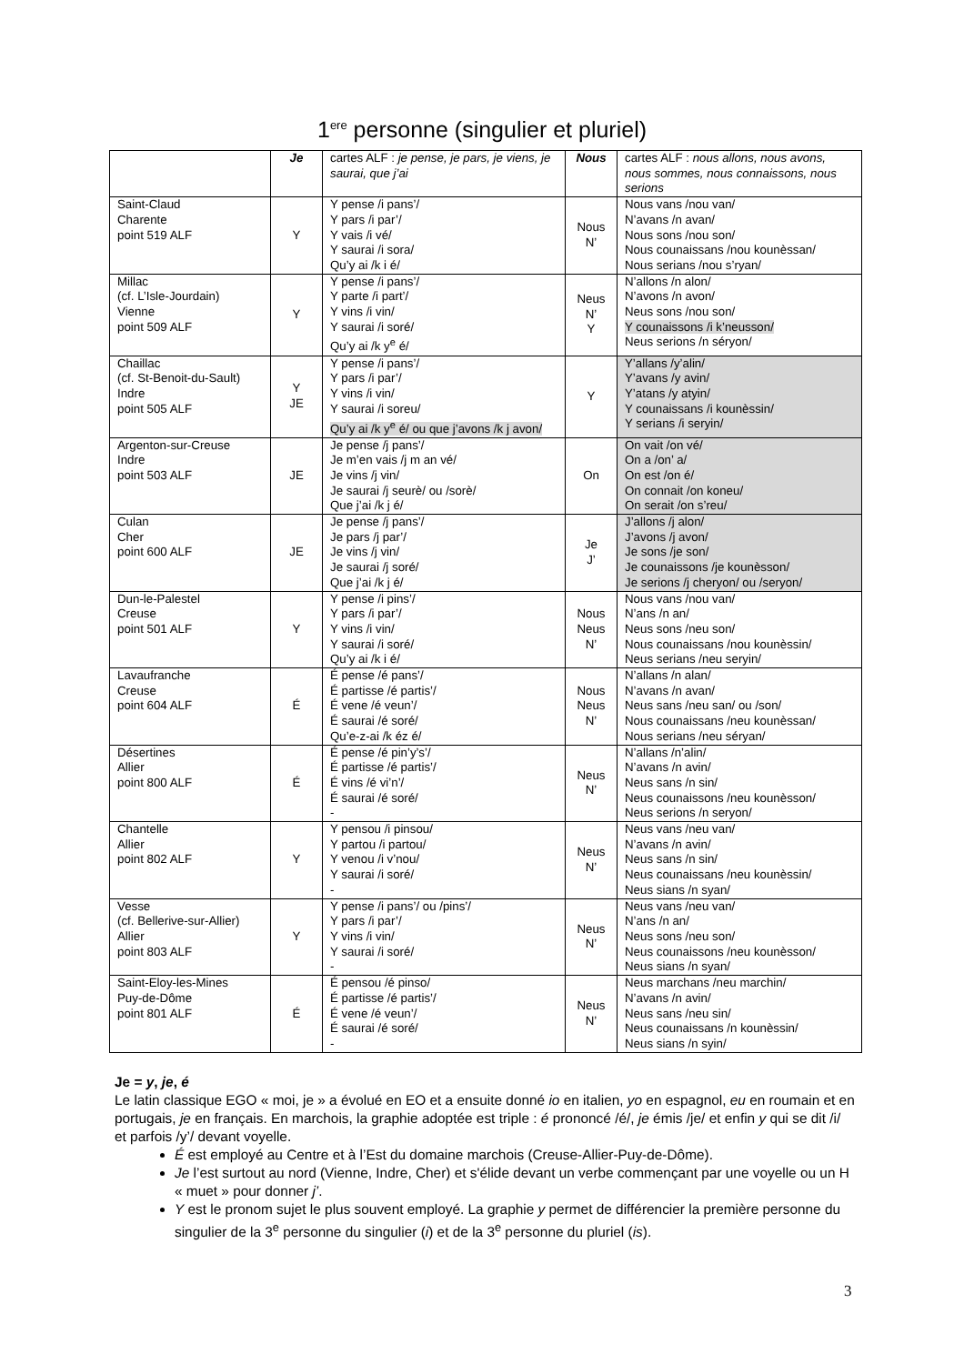1<sup>ere</sup> personne (singulier et pluriel)
| | Je | cartes ALF : je pense, je pars, je viens, je saurai, que j’ai | Nous | cartes ALF : nous allons, nous avons, nous sommes, nous connaissons, nous serions |
| --- | --- | --- | --- | --- |
| Saint-Claud Charente point 519 ALF | Y | Y pense /i pans’/ Y pars /i par’/ Y vais /i vé/ Y saurai /i sora/ Qu’y ai /k i é/ | Nous N’ | Nous vans /nou van/ N’avans /n avan/ Nous sons /nou son/ Nous counaissans /nou kounèssan/ Nous serians /nou s’ryan/ |
| Millac (cf. L’Isle-Jourdain) Vienne point 509 ALF | Y | Y pense /i pans’/ Y parte /i part’/ Y vins /i vin/ Y saurai /i soré/ Qu’y ai /k y<sup>e</sup> é/ | Neus N’ Y | N’allons /n alon/ N’avons /n avon/ Neus sons /nou son/ Y counaissons /i k’neusson/ Neus serions /n séryon/ |
| Chaillac (cf. St-Benoit-du-Sault) Indre point 505 ALF | Y JE | Y pense /i pans’/ Y pars /i par’/ Y vins /i vin/ Y saurai /i soreu/ Qu’y ai /k y<sup>e</sup> é/ ou que j’avons /k j avon/ | Y | Y’allans /y’alin/ Y’avans /y avin/ Y’atans /y atyin/ Y counaissans /i kounèssin/ Y serians /i seryin/ |
| Argenton-sur-Creuse Indre point 503 ALF | JE | Je pense /j pans’/ Je m’en vais /j m an vé/ Je vins /j vin/ Je saurai /j seurè/ ou /sorè/ Que j’ai /k j é/ | On | On vait /on vé/ On a /on’ a/ On est /on é/ On connait /on koneu/ On serait /on s’reu/ |
| Culan Cher point 600 ALF | JE | Je pense /j pans’/ Je pars /j par’/ Je vins /j vin/ Je saurai /j soré/ Que j’ai /k j é/ | Je J’ | J’allons /j alon/ J’avons /j avon/ Je sons /je son/ Je counaissons /je kounèsson/ Je serions /j cheryon/ ou /seryon/ |
| Dun-le-Palestel Creuse point 501 ALF | Y | Y pense /i pins’/ Y pars /i par’/ Y vins /i vin/ Y saurai /i soré/ Qu’y ai /k i é/ | Nous Neus N’ | Nous vans /nou van/ N’ans /n an/ Neus sons /neu son/ Nous counaissans /nou kounèssin/ Neus serians /neu seryin/ |
| Lavaufranche Creuse point 604 ALF | É | É pense /é pans’/ É partisse /é partis’/ É vene /é veun’/ É saurai /é soré/ Qu’e-z-ai /k éz é/ | Nous Neus N’ | N’allans /n alan/ N’avans /n avan/ Neus sans /neu san/ ou /son/ Nous counaissans /neu kounèssan/ Nous serians /neu séryan/ |
| Désertines Allier point 800 ALF | É | É pense /é pin’y’s’/ É partisse /é partis’/ É vins /é vi’n’/ É saurai /é soré/ - | Neus N’ | N’allans /n’alin/ N’avans /n avin/ Neus sans /n sin/ Neus counaissons /neu kounèsson/ Neus serions /n seryon/ |
| Chantelle Allier point 802 ALF | Y | Y pensou /i pinsou/ Y partou /i partou/ Y venou /i v’nou/ Y saurai /i soré/ - | Neus N’ | Neus vans /neu van/ N’avans /n avin/ Neus sans /n sin/ Neus counaissans /neu kounèssin/ Neus sians /n syan/ |
| Vesse (cf. Bellerive-sur-Allier) Allier point 803 ALF | Y | Y pense /i pans’/ ou /pins’/ Y pars /i par’/ Y vins /i vin/ Y saurai /i soré/ - | Neus N’ | Neus vans /neu van/ N’ans /n an/ Neus sons /neu son/ Neus counaissons /neu kounèsson/ Neus sians /n syan/ |
| Saint-Eloy-les-Mines Puy-de-Dôme point 801 ALF | É | É pensou /é pinso/ É partisse /é partis’/ É vene /é veun’/ É saurai /é soré/ - | Neus N’ | Neus marchans /neu marchin/ N’avans /n avin/ Neus sans /neu sin/ Neus counaissans /n kounèssin/ Neus sians /n syin/ |
Je = y, je, é
Le latin classique EGO « moi, je » a évolué en EO et a ensuite donné io en italien, yo en espagnol, eu en roumain et en portugais, je en français. En marchois, la graphie adoptée est triple : é prononcé /é/, je émis /je/ et enfin y qui se dit /i/ et parfois /y’/ devant voyelle.
É est employé au Centre et à l’Est du domaine marchois (Creuse-Allier-Puy-de-Dôme).
Je l’est surtout au nord (Vienne, Indre, Cher) et s'élide devant un verbe commençant par une voyelle ou un H « muet » pour donner j’.
Y est le pronom sujet le plus souvent employé. La graphie y permet de différencier la première personne du singulier de la 3<sup>e</sup> personne du singulier (i) et de la 3<sup>e</sup> personne du pluriel (is).
3